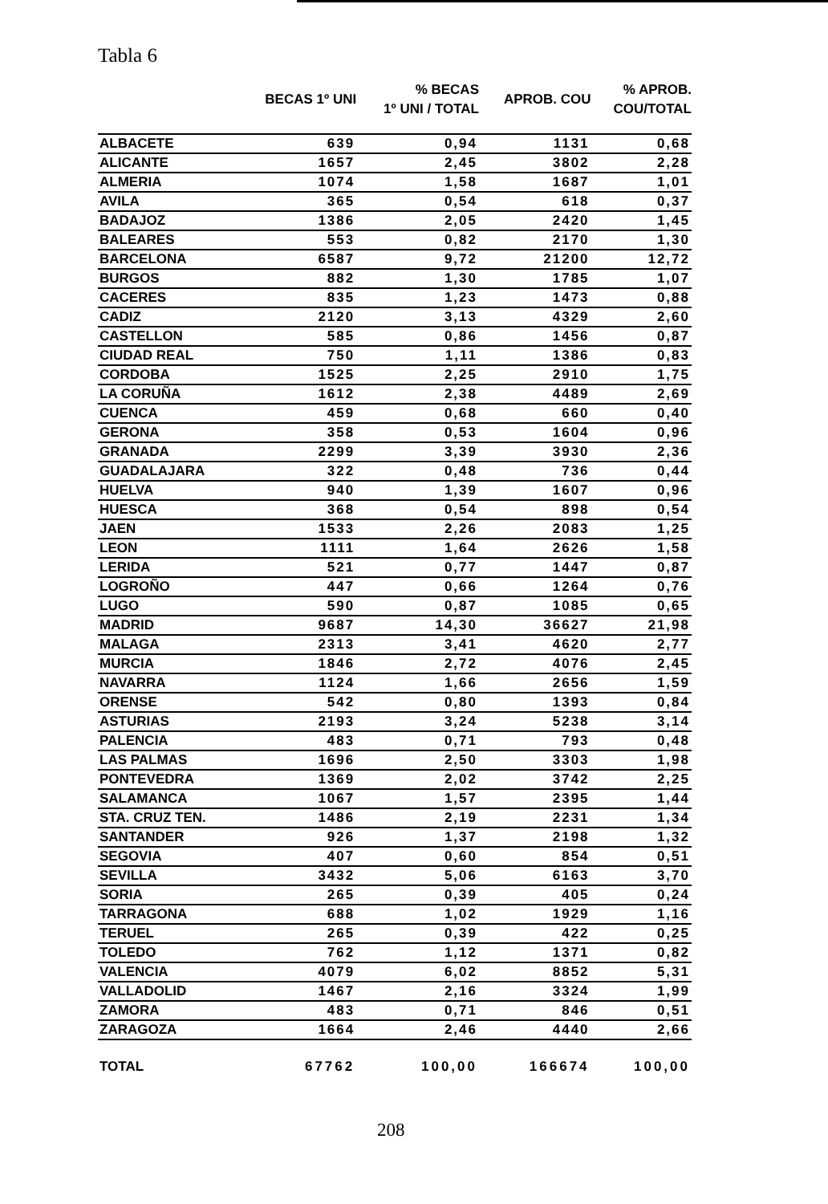Tabla 6
| | BECAS 1º UNI | % BECAS 1º UNI / TOTAL | APROB. COU | % APROB. COU/TOTAL |
| --- | --- | --- | --- | --- |
| ALBACETE | 639 | 0,94 | 1131 | 0,68 |
| ALICANTE | 1657 | 2,45 | 3802 | 2,28 |
| ALMERIA | 1074 | 1,58 | 1687 | 1,01 |
| AVILA | 365 | 0,54 | 618 | 0,37 |
| BADAJOZ | 1386 | 2,05 | 2420 | 1,45 |
| BALEARES | 553 | 0,82 | 2170 | 1,30 |
| BARCELONA | 6587 | 9,72 | 21200 | 12,72 |
| BURGOS | 882 | 1,30 | 1785 | 1,07 |
| CACERES | 835 | 1,23 | 1473 | 0,88 |
| CADIZ | 2120 | 3,13 | 4329 | 2,60 |
| CASTELLON | 585 | 0,86 | 1456 | 0,87 |
| CIUDAD REAL | 750 | 1,11 | 1386 | 0,83 |
| CORDOBA | 1525 | 2,25 | 2910 | 1,75 |
| LA CORUÑA | 1612 | 2,38 | 4489 | 2,69 |
| CUENCA | 459 | 0,68 | 660 | 0,40 |
| GERONA | 358 | 0,53 | 1604 | 0,96 |
| GRANADA | 2299 | 3,39 | 3930 | 2,36 |
| GUADALAJARA | 322 | 0,48 | 736 | 0,44 |
| HUELVA | 940 | 1,39 | 1607 | 0,96 |
| HUESCA | 368 | 0,54 | 898 | 0,54 |
| JAEN | 1533 | 2,26 | 2083 | 1,25 |
| LEON | 1111 | 1,64 | 2626 | 1,58 |
| LERIDA | 521 | 0,77 | 1447 | 0,87 |
| LOGROÑO | 447 | 0,66 | 1264 | 0,76 |
| LUGO | 590 | 0,87 | 1085 | 0,65 |
| MADRID | 9687 | 14,30 | 36627 | 21,98 |
| MALAGA | 2313 | 3,41 | 4620 | 2,77 |
| MURCIA | 1846 | 2,72 | 4076 | 2,45 |
| NAVARRA | 1124 | 1,66 | 2656 | 1,59 |
| ORENSE | 542 | 0,80 | 1393 | 0,84 |
| ASTURIAS | 2193 | 3,24 | 5238 | 3,14 |
| PALENCIA | 483 | 0,71 | 793 | 0,48 |
| LAS PALMAS | 1696 | 2,50 | 3303 | 1,98 |
| PONTEVEDRA | 1369 | 2,02 | 3742 | 2,25 |
| SALAMANCA | 1067 | 1,57 | 2395 | 1,44 |
| STA. CRUZ TEN. | 1486 | 2,19 | 2231 | 1,34 |
| SANTANDER | 926 | 1,37 | 2198 | 1,32 |
| SEGOVIA | 407 | 0,60 | 854 | 0,51 |
| SEVILLA | 3432 | 5,06 | 6163 | 3,70 |
| SORIA | 265 | 0,39 | 405 | 0,24 |
| TARRAGONA | 688 | 1,02 | 1929 | 1,16 |
| TERUEL | 265 | 0,39 | 422 | 0,25 |
| TOLEDO | 762 | 1,12 | 1371 | 0,82 |
| VALENCIA | 4079 | 6,02 | 8852 | 5,31 |
| VALLADOLID | 1467 | 2,16 | 3324 | 1,99 |
| ZAMORA | 483 | 0,71 | 846 | 0,51 |
| ZARAGOZA | 1664 | 2,46 | 4440 | 2,66 |
| TOTAL | 67762 | 100,00 | 166674 | 100,00 |
208